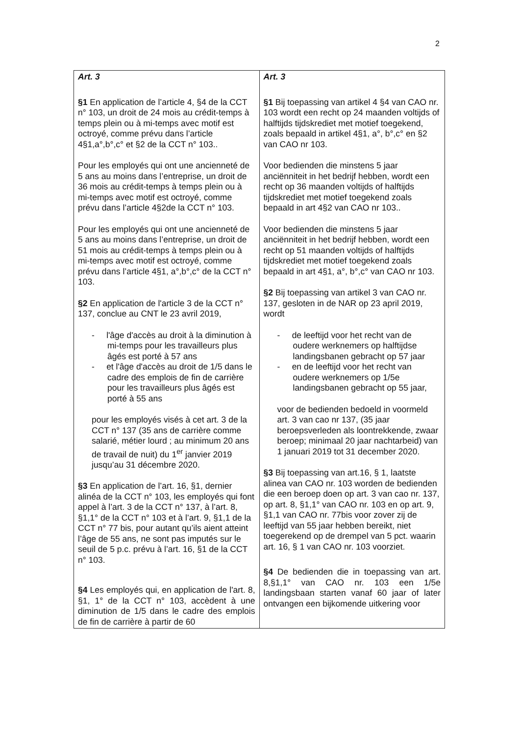2
| Art. 3 §1 En application de l’article 4, §4 de la CCT n° 103, un droit de 24 mois au crédit-temps à temps plein ou à mi-temps avec motif est octroyé, comme prévu dans l’article 4§1,a°,b°,c° et §2 de la CCT n° 103.. Pour les employés qui ont une ancienneté de 5 ans au moins dans l’entreprise, un droit de 36 mois au crédit-temps à temps plein ou à mi-temps avec motif est octroyé, comme prévu dans l’article 4§2de la CCT n° 103. Pour les employés qui ont une ancienneté de 5 ans au moins dans l’entreprise, un droit de 51 mois au crédit-temps à temps plein ou à mi-temps avec motif est octroyé, comme prévu dans l’article 4§1, a°,b°,c° de la CCT n° 103. §2 En application de l'article 3 de la CCT n° 137, conclue au CNT le 23 avril 2019, - l'âge d'accès au droit à la diminution à mi-temps pour les travailleurs plus âgés est porté à 57 ans - et l'âge d'accès au droit de 1/5 dans le cadre des emplois de fin de carrière pour les travailleurs plus âgés est porté à 55 ans pour les employés visés à cet art. 3 de la CCT n° 137 (35 ans de carrière comme salarié, métier lourd ; au minimum 20 ans de travail de nuit) du 1<sup>er</sup> janvier 2019 jusqu’au 31 décembre 2020. §3 En application de l’art. 16, §1, dernier alinéa de la CCT n° 103, les employés qui font appel à l’art. 3 de la CCT n° 137, à l’art. 8, §1,1° de la CCT n° 103 et à l’art. 9, §1,1 de la CCT n° 77 bis, pour autant qu’ils aient atteint l’âge de 55 ans, ne sont pas imputés sur le seuil de 5 p.c. prévu à l’art. 16, §1 de la CCT n° 103. §4 Les employés qui, en application de l'art. 8, §1, 1° de la CCT n° 103, accèdent à une diminution de 1/5 dans le cadre des emplois de fin de carrière à partir de 60 | Art. 3 §1 Bij toepassing van artikel 4 §4 van CAO nr. 103 wordt een recht op 24 maanden voltijds of halftijds tijdskrediet met motief toegekend, zoals bepaald in artikel 4§1, a°, b°,c° en §2 van CAO nr 103. Voor bedienden die minstens 5 jaar anciënniteit in het bedrijf hebben, wordt een recht op 36 maanden voltijds of halftijds tijdskrediet met motief toegekend zoals bepaald in art 4§2 van CAO nr 103.. Voor bedienden die minstens 5 jaar anciënniteit in het bedrijf hebben, wordt een recht op 51 maanden voltijds of halftijds tijdskrediet met motief toegekend zoals bepaald in art 4§1, a°, b°,c° van CAO nr 103. §2 Bij toepassing van artikel 3 van CAO nr. 137, gesloten in de NAR op 23 april 2019, wordt - de leeftijd voor het recht van de oudere werknemers op halftijdse landingsbanen gebracht op 57 jaar - en de leeftijd voor het recht van oudere werknemers op 1/5e landingsbanen gebracht op 55 jaar, voor de bedienden bedoeld in voormeld art. 3 van cao nr 137, (35 jaar beroepsverleden als loontrekkende, zwaar beroep; minimaal 20 jaar nachtarbeid) van 1 januari 2019 tot 31 december 2020. §3 Bij toepassing van art.16, § 1, laatste alinea van CAO nr. 103 worden de bedienden die een beroep doen op art. 3 van cao nr. 137, op art. 8, §1,1° van CAO nr. 103 en op art. 9, §1,1 van CAO nr. 77bis voor zover zij de leeftijd van 55 jaar hebben bereikt, niet toegerekend op de drempel van 5 pct. waarin art. 16, § 1 van CAO nr. 103 voorziet. §4 De bedienden die in toepassing van art. 8,§1,1° van CAO nr. 103 een 1/5e landingsbaan starten vanaf 60 jaar of later ontvangen een bijkomende uitkering voor |